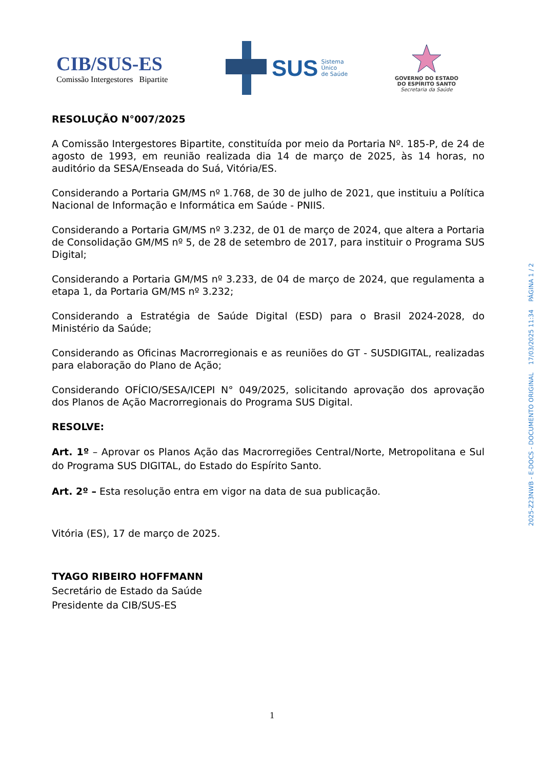CIB/SUS-ES
Comissão Intergestores Bipartite
SUS Sistema
Único
de Saúde
GOVERNO DO ESTADO
DO ESPÍRITO SANTO
Secretaria da Saúde
RESOLUÇÃO N°007/2025
A Comissão Intergestores Bipartite, constituída por meio da Portaria Nº. 185-P, de 24 de agosto de 1993, em reunião realizada dia 14 de março de 2025, às 14 horas, no auditório da SESA/Enseada do Suá, Vitória/ES.
Considerando a Portaria GM/MS nº 1.768, de 30 de julho de 2021, que instituiu a Política Nacional de Informação e Informática em Saúde - PNIIS.
Considerando a Portaria GM/MS nº 3.232, de 01 de março de 2024, que altera a Portaria de Consolidação GM/MS nº 5, de 28 de setembro de 2017, para instituir o Programa SUS Digital;
Considerando a Portaria GM/MS nº 3.233, de 04 de março de 2024, que regulamenta a etapa 1, da Portaria GM/MS nº 3.232;
Considerando a Estratégia de Saúde Digital (ESD) para o Brasil 2024-2028, do Ministério da Saúde;
Considerando as Oficinas Macrorregionais e as reuniões do GT - SUSDIGITAL, realizadas para elaboração do Plano de Ação;
Considerando OFÍCIO/SESA/ICEPI N° 049/2025, solicitando aprovação dos aprovação dos Planos de Ação Macrorregionais do Programa SUS Digital.
RESOLVE:
Art. 1º – Aprovar os Planos Ação das Macrorregiões Central/Norte, Metropolitana e Sul do Programa SUS DIGITAL, do Estado do Espírito Santo.
Art. 2º – Esta resolução entra em vigor na data de sua publicação.
Vitória (ES), 17 de março de 2025.
TYAGO RIBEIRO HOFFMANN
Secretário de Estado da Saúde
Presidente da CIB/SUS-ES
2025-Z23NWB - E-DOCS - DOCUMENTO ORIGINAL 17/03/2025 11:34 PÁGINA 1 / 2
1